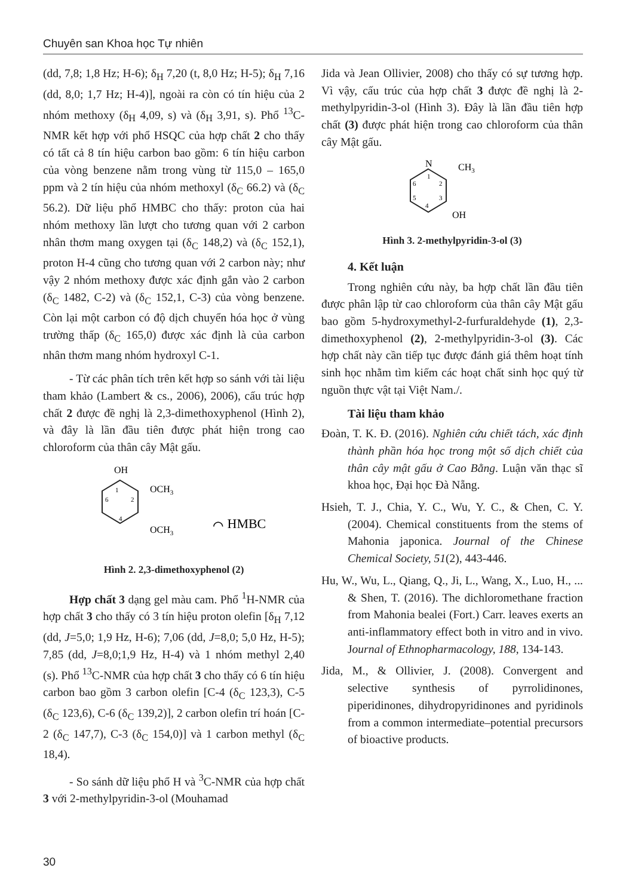Chuyên san Khoa học Tự nhiên
(dd, 7,8; 1,8 Hz; H-6); δ<sub>H</sub> 7,20 (t, 8,0 Hz; H-5); δ<sub>H</sub> 7,16 (dd, 8,0; 1,7 Hz; H-4)], ngoài ra còn có tín hiệu của 2 nhóm methoxy (δ<sub>H</sub> 4,09, s) và (δ<sub>H</sub> 3,91, s). Phổ <sup>13</sup>C-NMR kết hợp với phổ HSQC của hợp chất 2 cho thấy có tất cả 8 tín hiệu carbon bao gồm: 6 tín hiệu carbon của vòng benzene nằm trong vùng từ 115,0 – 165,0 ppm và 2 tín hiệu của nhóm methoxyl (δ<sub>C</sub> 66.2) và (δ<sub>C</sub> 56.2). Dữ liệu phổ HMBC cho thấy: proton của hai nhóm methoxy lần lượt cho tương quan với 2 carbon nhân thơm mang oxygen tại (δ<sub>C</sub> 148,2) và (δ<sub>C</sub> 152,1), proton H-4 cũng cho tương quan với 2 carbon này; như vậy 2 nhóm methoxy được xác định gắn vào 2 carbon (δ<sub>C</sub> 1482, C-2) và (δ<sub>C</sub> 152,1, C-3) của vòng benzene. Còn lại một carbon có độ dịch chuyển hóa học ở vùng trường thấp (δ<sub>C</sub> 165,0) được xác định là của carbon nhân thơm mang nhóm hydroxyl C-1.
- Từ các phân tích trên kết hợp so sánh với tài liệu tham khảo (Lambert & cs., 2006), 2006), cấu trúc hợp chất 2 được đề nghị là 2,3-dimethoxyphenol (Hình 2), và đây là lần đầu tiên được phát hiện trong cao chloroform của thân cây Mật gấu.
OH
1
2
6
4
OCH3
OCH3
⌒ HMBC
Hình 2. 2,3-dimethoxyphenol (2)
Hợp chất 3 dạng gel màu cam. Phổ <sup>1</sup>H-NMR của hợp chất 3 cho thấy có 3 tín hiệu proton olefin [δ<sub>H</sub> 7,12 (dd, J=5,0; 1,9 Hz, H-6); 7,06 (dd, J=8,0; 5,0 Hz, H-5); 7,85 (dd, J=8,0;1,9 Hz, H-4) và 1 nhóm methyl 2,40 (s). Phổ <sup>13</sup>C-NMR của hợp chất 3 cho thấy có 6 tín hiệu carbon bao gồm 3 carbon olefin [C-4 (δ<sub>C</sub> 123,3), C-5 (δ<sub>C</sub> 123,6), C-6 (δ<sub>C</sub> 139,2)], 2 carbon olefin trí hoán [C-2 (δ<sub>C</sub> 147,7), C-3 (δ<sub>C</sub> 154,0)] và 1 carbon methyl (δ<sub>C</sub> 18,4).
- So sánh dữ liệu phổ H và <sup>3</sup>C-NMR của hợp chất 3 với 2-methylpyridin-3-ol (Mouhamad
Jida và Jean Ollivier, 2008) cho thấy có sự tương hợp. Vì vậy, cấu trúc của hợp chất 3 được đề nghị là 2-methylpyridin-3-ol (Hình 3). Đây là lần đầu tiên hợp chất (3) được phát hiện trong cao chloroform của thân cây Mật gấu.
N
CH3
OH
1
2
3
4
5
6
Hình 3. 2-methylpyridin-3-ol (3)
4. Kết luận
Trong nghiên cứu này, ba hợp chất lần đầu tiên được phân lập từ cao chloroform của thân cây Mật gấu bao gồm 5-hydroxymethyl-2-furfuraldehyde (1), 2,3-dimethoxyphenol (2), 2-methylpyridin-3-ol (3). Các hợp chất này cần tiếp tục được đánh giá thêm hoạt tính sinh học nhằm tìm kiếm các hoạt chất sinh học quý từ nguồn thực vật tại Việt Nam./.
Tài liệu tham khảo
Đoàn, T. K. Đ. (2016). Nghiên cứu chiết tách, xác định thành phần hóa học trong một số dịch chiết của thân cây mật gấu ở Cao Bằng. Luận văn thạc sĩ khoa học, Đại học Đà Nẵng.
Hsieh, T. J., Chia, Y. C., Wu, Y. C., & Chen, C. Y. (2004). Chemical constituents from the stems of Mahonia japonica. Journal of the Chinese Chemical Society, 51(2), 443-446.
Hu, W., Wu, L., Qiang, Q., Ji, L., Wang, X., Luo, H., ... & Shen, T. (2016). The dichloromethane fraction from Mahonia bealei (Fort.) Carr. leaves exerts an anti-inflammatory effect both in vitro and in vivo. Journal of Ethnopharmacology, 188, 134-143.
Jida, M., & Ollivier, J. (2008). Convergent and selective synthesis of pyrrolidinones, piperidinones, dihydropyridinones and pyridinols from a common intermediate–potential precursors of bioactive products.
30